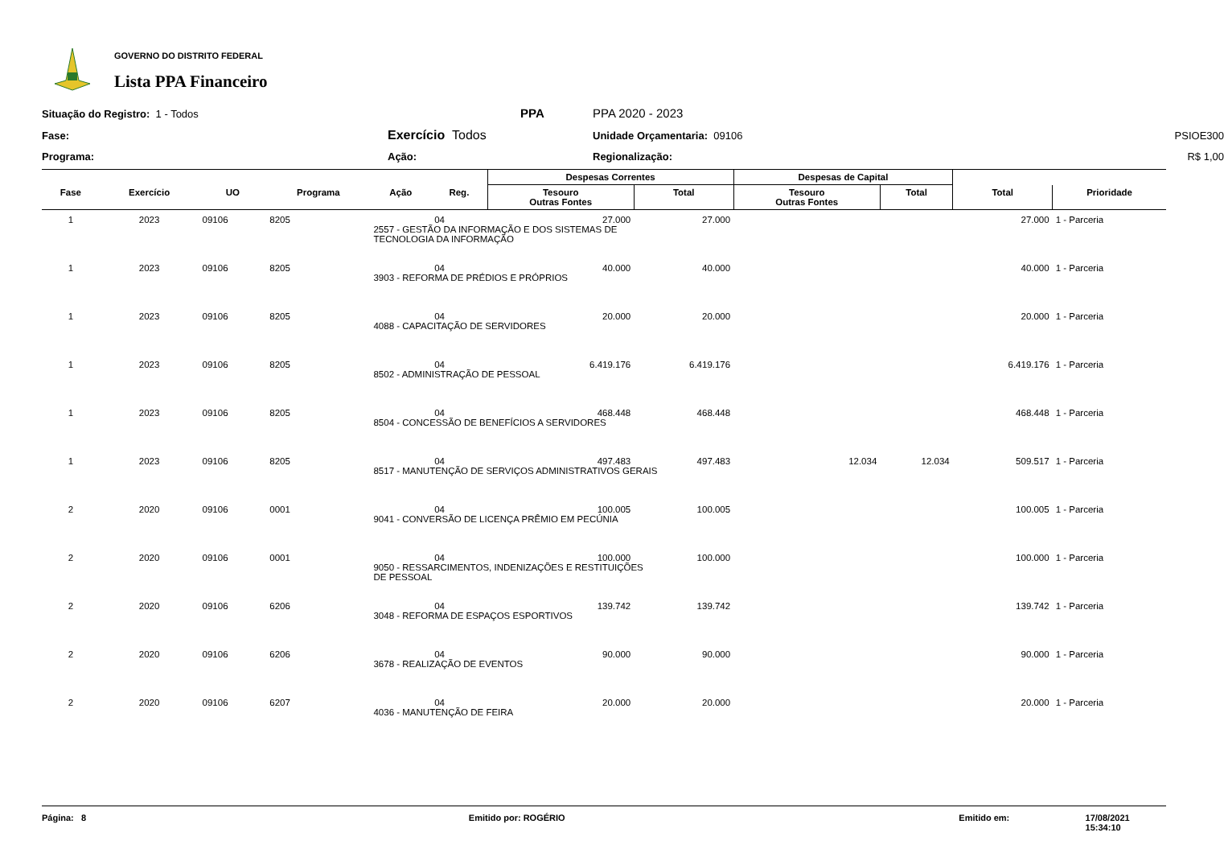GOVERNO DO DISTRITO FEDERAL
Lista PPA Financeiro
Situação do Registro: 1 - Todos
PPA
PPA 2020 - 2023
Fase:
Exercício Todos
Unidade Orçamentaria: 09106
PSIOE300
Programa:
Ação:
Regionalização:
R$ 1,00
| | | | | | | Despesas Correntes | | Despesas de Capital | | | |
| --- | --- | --- | --- | --- | --- | --- | --- | --- | --- | --- | --- |
| Fase | Exercício | UO | Programa | Ação | Reg. | Tesouro Outras Fontes | Total | Tesouro Outras Fontes | Total | Total | Prioridade |
| 1 | 2023 | 09106 | 8205 | | 04 | 27.000 | 27.000 | | | 27.000 | 1 - Parceria |
| | | | | 2557 - GESTÃO DA INFORMAÇÃO E DOS SISTEMAS DE TECNOLOGIA DA INFORMAÇÃO | | | | | | | |
| 1 | 2023 | 09106 | 8205 | | 04 | 40.000 | 40.000 | | | 40.000 | 1 - Parceria |
| | | | | 3903 - REFORMA DE PRÉDIOS E PRÓPRIOS | | | | | | | |
| 1 | 2023 | 09106 | 8205 | | 04 | 20.000 | 20.000 | | | 20.000 | 1 - Parceria |
| | | | | 4088 - CAPACITAÇÃO DE SERVIDORES | | | | | | | |
| 1 | 2023 | 09106 | 8205 | | 04 | 6.419.176 | 6.419.176 | | | 6.419.176 | 1 - Parceria |
| | | | | 8502 - ADMINISTRAÇÃO DE PESSOAL | | | | | | | |
| 1 | 2023 | 09106 | 8205 | | 04 | 468.448 | 468.448 | | | 468.448 | 1 - Parceria |
| | | | | 8504 - CONCESSÃO DE BENEFÍCIOS A SERVIDORES | | | | | | | |
| 1 | 2023 | 09106 | 8205 | | 04 | 497.483 | 497.483 | 12.034 | 12.034 | 509.517 | 1 - Parceria |
| | | | | 8517 - MANUTENÇÃO DE SERVIÇOS ADMINISTRATIVOS GERAIS | | | | | | | |
| 2 | 2020 | 09106 | 0001 | | 04 | 100.005 | 100.005 | | | 100.005 | 1 - Parceria |
| | | | | 9041 - CONVERSÃO DE LICENÇA PRÊMIO EM PECÚNIA | | | | | | | |
| 2 | 2020 | 09106 | 0001 | | 04 | 100.000 | 100.000 | | | 100.000 | 1 - Parceria |
| | | | | 9050 - RESSARCIMENTOS, INDENIZAÇÕES E RESTITUIÇÕES DE PESSOAL | | | | | | | |
| 2 | 2020 | 09106 | 6206 | | 04 | 139.742 | 139.742 | | | 139.742 | 1 - Parceria |
| | | | | 3048 - REFORMA DE ESPAÇOS ESPORTIVOS | | | | | | | |
| 2 | 2020 | 09106 | 6206 | | 04 | 90.000 | 90.000 | | | 90.000 | 1 - Parceria |
| | | | | 3678 - REALIZAÇÃO DE EVENTOS | | | | | | | |
| 2 | 2020 | 09106 | 6207 | | 04 | 20.000 | 20.000 | | | 20.000 | 1 - Parceria |
| | | | | 4036 - MANUTENÇÃO DE FEIRA | | | | | | | |
Página: 8 Emitido por: ROGÉRIO Emitido em: 17/08/2021 15:34:10